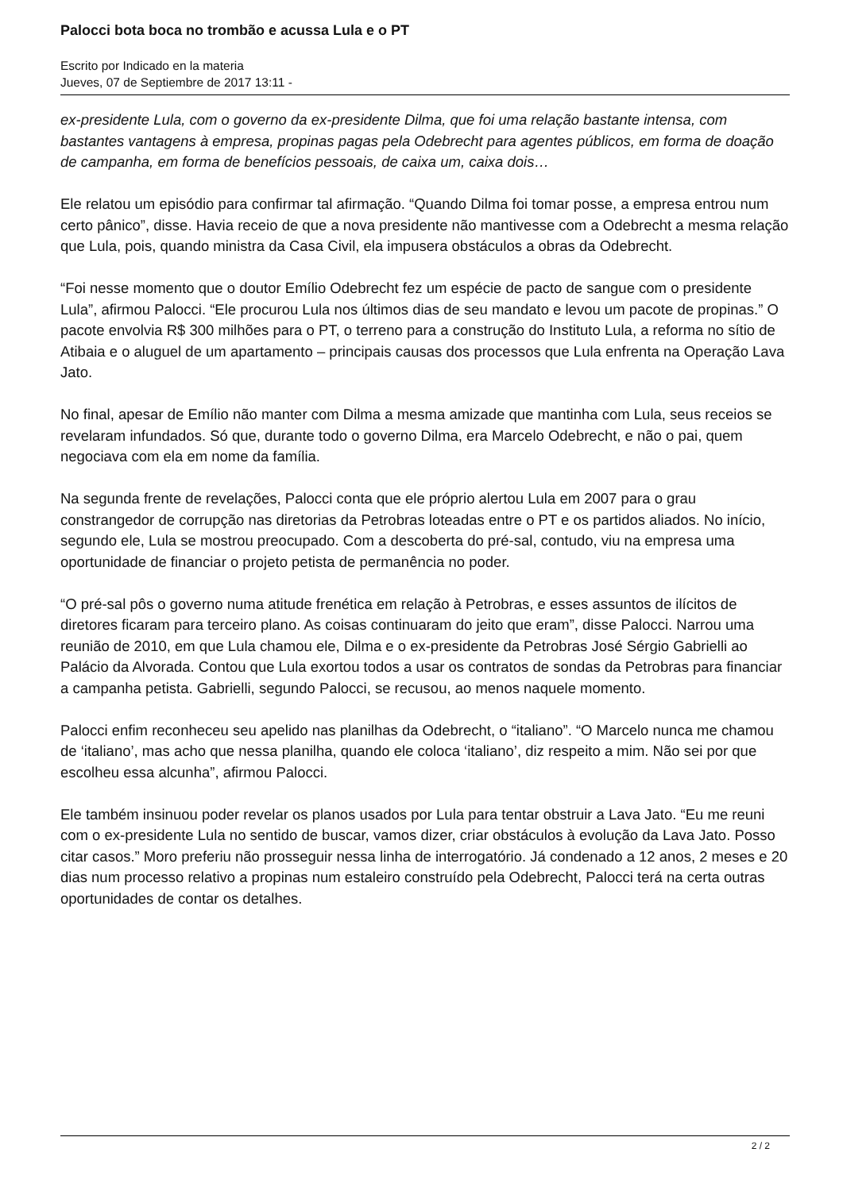Palocci bota boca no trombão e acussa Lula e o PT
Escrito por Indicado en la materia
Jueves, 07 de Septiembre de 2017 13:11 -
ex-presidente Lula, com o governo da ex-presidente Dilma, que foi uma relação bastante intensa, com bastantes vantagens à empresa, propinas pagas pela Odebrecht para agentes públicos, em forma de doação de campanha, em forma de benefícios pessoais, de caixa um, caixa dois…
Ele relatou um episódio para confirmar tal afirmação. “Quando Dilma foi tomar posse, a empresa entrou num certo pânico”, disse. Havia receio de que a nova presidente não mantivesse com a Odebrecht a mesma relação que Lula, pois, quando ministra da Casa Civil, ela impusera obstáculos a obras da Odebrecht.
“Foi nesse momento que o doutor Emílio Odebrecht fez um espécie de pacto de sangue com o presidente Lula”, afirmou Palocci. “Ele procurou Lula nos últimos dias de seu mandato e levou um pacote de propinas.” O pacote envolvia R$ 300 milhões para o PT, o terreno para a construção do Instituto Lula, a reforma no sítio de Atibaia e o aluguel de um apartamento – principais causas dos processos que Lula enfrenta na Operação Lava Jato.
No final, apesar de Emílio não manter com Dilma a mesma amizade que mantinha com Lula, seus receios se revelaram infundados. Só que, durante todo o governo Dilma, era Marcelo Odebrecht, e não o pai, quem negociava com ela em nome da família.
Na segunda frente de revelações, Palocci conta que ele próprio alertou Lula em 2007 para o grau constrangedor de corrupção nas diretorias da Petrobras loteadas entre o PT e os partidos aliados. No início, segundo ele, Lula se mostrou preocupado. Com a descoberta do pré-sal, contudo, viu na empresa uma oportunidade de financiar o projeto petista de permanência no poder.
“O pré-sal pôs o governo numa atitude frenética em relação à Petrobras, e esses assuntos de ilícitos de diretores ficaram para terceiro plano. As coisas continuaram do jeito que eram”, disse Palocci. Narrou uma reunião de 2010, em que Lula chamou ele, Dilma e o ex-presidente da Petrobras José Sérgio Gabrielli ao Palácio da Alvorada. Contou que Lula exortou todos a usar os contratos de sondas da Petrobras para financiar a campanha petista. Gabrielli, segundo Palocci, se recusou, ao menos naquele momento.
Palocci enfim reconheceu seu apelido nas planilhas da Odebrecht, o “italiano”. “O Marcelo nunca me chamou de ‘italiano’, mas acho que nessa planilha, quando ele coloca ‘italiano’, diz respeito a mim. Não sei por que escolheu essa alcunha”, afirmou Palocci.
Ele também insinuou poder revelar os planos usados por Lula para tentar obstruir a Lava Jato. “Eu me reuni com o ex-presidente Lula no sentido de buscar, vamos dizer, criar obstáculos à evolução da Lava Jato. Posso citar casos.” Moro preferiu não prosseguir nessa linha de interrogatório. Já condenado a 12 anos, 2 meses e 20 dias num processo relativo a propinas num estaleiro construído pela Odebrecht, Palocci terá na certa outras oportunidades de contar os detalhes.
2 / 2